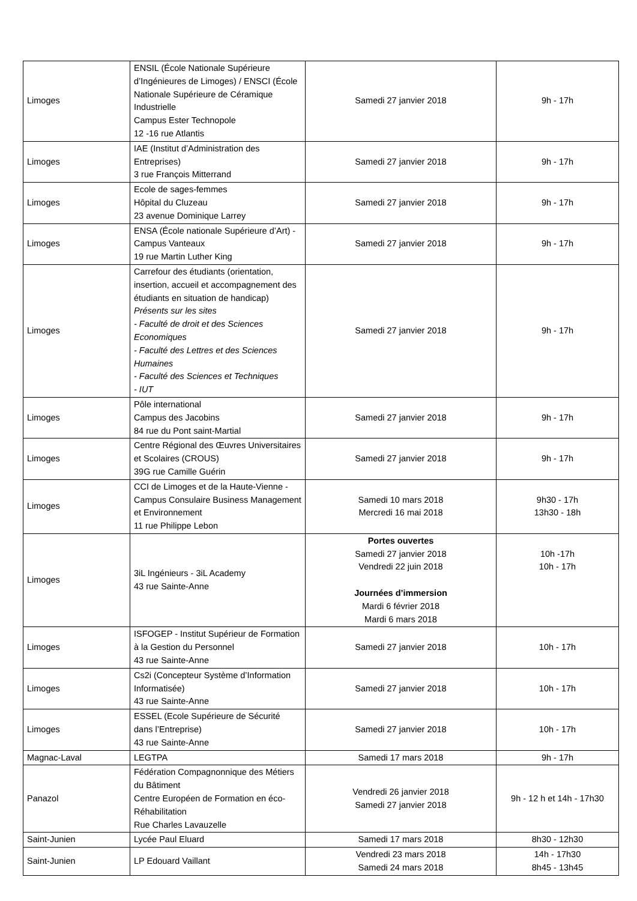| Limoges | ENSIL (École Nationale Supérieure d’Ingénieures de Limoges) / ENSCI (École Nationale Supérieure de Céramique Industrielle Campus Ester Technopole 12 -16 rue Atlantis | Samedi 27 janvier 2018 | 9h - 17h |
| Limoges | IAE (Institut d’Administration des Entreprises) 3 rue François Mitterrand | Samedi 27 janvier 2018 | 9h - 17h |
| Limoges | Ecole de sages-femmes Hôpital du Cluzeau 23 avenue Dominique Larrey | Samedi 27 janvier 2018 | 9h - 17h |
| Limoges | ENSA (École nationale Supérieure d’Art) - Campus Vanteaux 19 rue Martin Luther King | Samedi 27 janvier 2018 | 9h - 17h |
| Limoges | Carrefour des étudiants (orientation, insertion, accueil et accompagnement des étudiants en situation de handicap) Présents sur les sites - Faculté de droit et des Sciences Economiques - Faculté des Lettres et des Sciences Humaines - Faculté des Sciences et Techniques - IUT | Samedi 27 janvier 2018 | 9h - 17h |
| Limoges | Pôle international Campus des Jacobins 84 rue du Pont saint-Martial | Samedi 27 janvier 2018 | 9h - 17h |
| Limoges | Centre Régional des Œuvres Universitaires et Scolaires (CROUS) 39G rue Camille Guérin | Samedi 27 janvier 2018 | 9h - 17h |
| Limoges | CCI de Limoges et de la Haute-Vienne - Campus Consulaire Business Management et Environnement 11 rue Philippe Lebon | Samedi 10 mars 2018 Mercredi 16 mai 2018 | 9h30 - 17h 13h30 - 18h |
| Limoges | 3iL Ingénieurs - 3iL Academy 43 rue Sainte-Anne | Portes ouvertes Samedi 27 janvier 2018 Vendredi 22 juin 2018 Journées d’immersion Mardi 6 février 2018 Mardi 6 mars 2018 | 10h -17h 10h - 17h |
| Limoges | ISFOGEP - Institut Supérieur de Formation à la Gestion du Personnel 43 rue Sainte-Anne | Samedi 27 janvier 2018 | 10h - 17h |
| Limoges | Cs2i (Concepteur Système d’Information Informatisée) 43 rue Sainte-Anne | Samedi 27 janvier 2018 | 10h - 17h |
| Limoges | ESSEL (Ecole Supérieure de Sécurité dans l’Entreprise) 43 rue Sainte-Anne | Samedi 27 janvier 2018 | 10h - 17h |
| Magnac-Laval | LEGTPA | Samedi 17 mars 2018 | 9h - 17h |
| Panazol | Fédération Compagnonnique des Métiers du Bâtiment Centre Européen de Formation en éco-Réhabilitation Rue Charles Lavauzelle | Vendredi 26 janvier 2018 Samedi 27 janvier 2018 | 9h - 12 h et 14h - 17h30 |
| Saint-Junien | Lycée Paul Eluard | Samedi 17 mars 2018 | 8h30 - 12h30 |
| Saint-Junien | LP Edouard Vaillant | Vendredi 23 mars 2018 Samedi 24 mars 2018 | 14h - 17h30 8h45 - 13h45 |